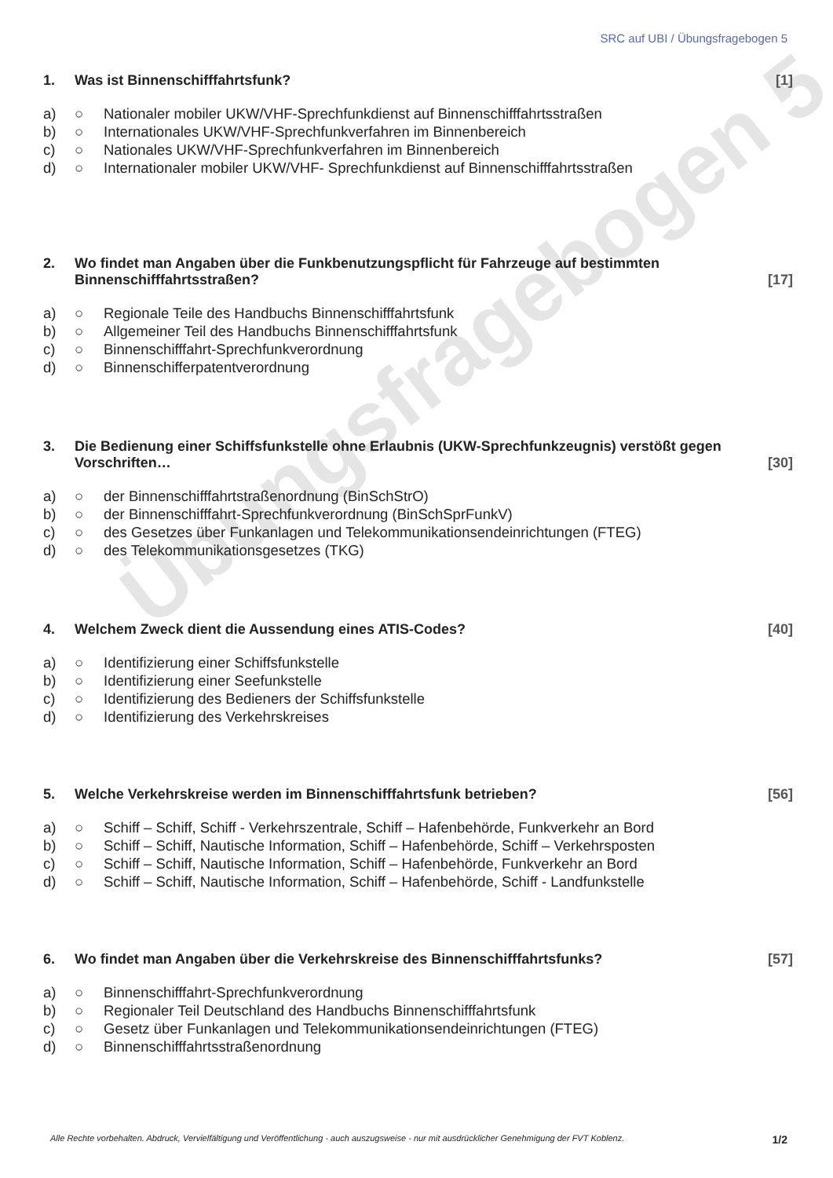Übungsfragebogen 5
SRC auf UBI / Übungsfragebogen 5
1. Was ist Binnenschifffahrtsfunk? [1]
a) ○ Nationaler mobiler UKW/VHF-Sprechfunkdienst auf Binnenschifffahrtsstraßen
b) ○ Internationales UKW/VHF-Sprechfunkverfahren im Binnenbereich
c) ○ Nationales UKW/VHF-Sprechfunkverfahren im Binnenbereich
d) ○ Internationaler mobiler UKW/VHF- Sprechfunkdienst auf Binnenschifffahrtsstraßen
2. Wo findet man Angaben über die Funkbenutzungspflicht für Fahrzeuge auf bestimmten Binnenschifffahrtsstraßen? [17]
a) ○ Regionale Teile des Handbuchs Binnenschifffahrtsfunk
b) ○ Allgemeiner Teil des Handbuchs Binnenschifffahrtsfunk
c) ○ Binnenschifffahrt-Sprechfunkverordnung
d) ○ Binnenschifferpatentverordnung
3. Die Bedienung einer Schiffsfunkstelle ohne Erlaubnis (UKW-Sprechfunkzeugnis) verstößt gegen Vorschriften… [30]
a) ○ der Binnenschifffahrtstraßenordnung (BinSchStrO)
b) ○ der Binnenschifffahrt-Sprechfunkverordnung (BinSchSprFunkV)
c) ○ des Gesetzes über Funkanlagen und Telekommunikationsendeinrichtungen (FTEG)
d) ○ des Telekommunikationsgesetzes (TKG)
4. Welchem Zweck dient die Aussendung eines ATIS-Codes? [40]
a) ○ Identifizierung einer Schiffsfunkstelle
b) ○ Identifizierung einer Seefunkstelle
c) ○ Identifizierung des Bedieners der Schiffsfunkstelle
d) ○ Identifizierung des Verkehrskreises
5. Welche Verkehrskreise werden im Binnenschifffahrtsfunk betrieben? [56]
a) ○ Schiff – Schiff, Schiff - Verkehrszentrale, Schiff – Hafenbehörde, Funkverkehr an Bord
b) ○ Schiff – Schiff, Nautische Information, Schiff – Hafenbehörde, Schiff – Verkehrsposten
c) ○ Schiff – Schiff, Nautische Information, Schiff – Hafenbehörde, Funkverkehr an Bord
d) ○ Schiff – Schiff, Nautische Information, Schiff – Hafenbehörde, Schiff - Landfunkstelle
6. Wo findet man Angaben über die Verkehrskreise des Binnenschifffahrtsfunks? [57]
a) ○ Binnenschifffahrt-Sprechfunkverordnung
b) ○ Regionaler Teil Deutschland des Handbuchs Binnenschifffahrtsfunk
c) ○ Gesetz über Funkanlagen und Telekommunikationsendeinrichtungen (FTEG)
d) ○ Binnenschifffahrtsstraßenordnung
Alle Rechte vorbehalten. Abdruck, Vervielfältigung und Veröffentlichung - auch auszugsweise - nur mit ausdrücklicher Genehmigung der FVT Koblenz. 1/2